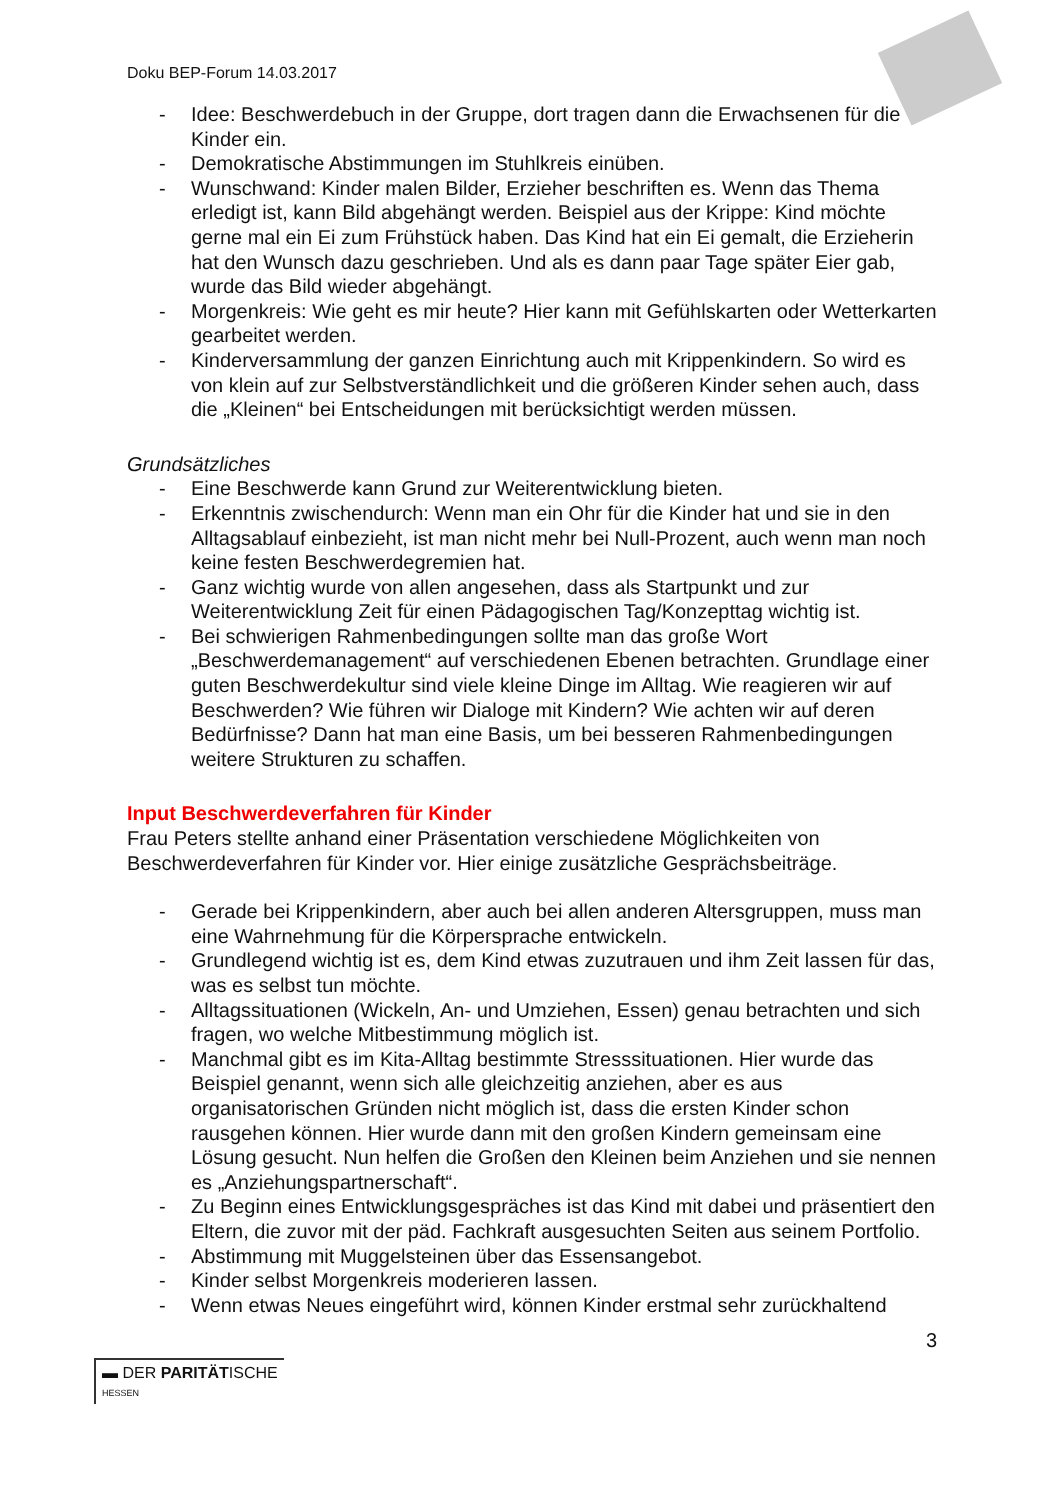Doku BEP-Forum 14.03.2017
- Idee: Beschwerdebuch in der Gruppe, dort tragen dann die Erwachsenen für die Kinder ein.
- Demokratische Abstimmungen im Stuhlkreis einüben.
- Wunschwand: Kinder malen Bilder, Erzieher beschriften es. Wenn das Thema erledigt ist, kann Bild abgehängt werden. Beispiel aus der Krippe: Kind möchte gerne mal ein Ei zum Frühstück haben. Das Kind hat ein Ei gemalt, die Erzieherin hat den Wunsch dazu geschrieben. Und als es dann paar Tage später Eier gab, wurde das Bild wieder abgehängt.
- Morgenkreis: Wie geht es mir heute? Hier kann mit Gefühlskarten oder Wetterkarten gearbeitet werden.
- Kinderversammlung der ganzen Einrichtung auch mit Krippenkindern. So wird es von klein auf zur Selbstverständlichkeit und die größeren Kinder sehen auch, dass die „Kleinen“ bei Entscheidungen mit berücksichtigt werden müssen.
Grundsätzliches
- Eine Beschwerde kann Grund zur Weiterentwicklung bieten.
- Erkenntnis zwischendurch: Wenn man ein Ohr für die Kinder hat und sie in den Alltagsablauf einbezieht, ist man nicht mehr bei Null-Prozent, auch wenn man noch keine festen Beschwerdegremien hat.
- Ganz wichtig wurde von allen angesehen, dass als Startpunkt und zur Weiterentwicklung Zeit für einen Pädagogischen Tag/Konzepttag wichtig ist.
- Bei schwierigen Rahmenbedingungen sollte man das große Wort „Beschwerdemanagement“ auf verschiedenen Ebenen betrachten. Grundlage einer guten Beschwerdekultur sind viele kleine Dinge im Alltag. Wie reagieren wir auf Beschwerden? Wie führen wir Dialoge mit Kindern? Wie achten wir auf deren Bedürfnisse? Dann hat man eine Basis, um bei besseren Rahmenbedingungen weitere Strukturen zu schaffen.
Input Beschwerdeverfahren für Kinder
Frau Peters stellte anhand einer Präsentation verschiedene Möglichkeiten von Beschwerdeverfahren für Kinder vor. Hier einige zusätzliche Gesprächsbeiträge.
- Gerade bei Krippenkindern, aber auch bei allen anderen Altersgruppen, muss man eine Wahrnehmung für die Körpersprache entwickeln.
- Grundlegend wichtig ist es, dem Kind etwas zuzutrauen und ihm Zeit lassen für das, was es selbst tun möchte.
- Alltagssituationen (Wickeln, An- und Umziehen, Essen) genau betrachten und sich fragen, wo welche Mitbestimmung möglich ist.
- Manchmal gibt es im Kita-Alltag bestimmte Stresssituationen. Hier wurde das Beispiel genannt, wenn sich alle gleichzeitig anziehen, aber es aus organisatorischen Gründen nicht möglich ist, dass die ersten Kinder schon rausgehen können. Hier wurde dann mit den großen Kindern gemeinsam eine Lösung gesucht. Nun helfen die Großen den Kleinen beim Anziehen und sie nennen es „Anziehungspartnerschaft“.
- Zu Beginn eines Entwicklungsgespräches ist das Kind mit dabei und präsentiert den Eltern, die zuvor mit der päd. Fachkraft ausgesuchten Seiten aus seinem Portfolio.
- Abstimmung mit Muggelsteinen über das Essensangebot.
- Kinder selbst Morgenkreis moderieren lassen.
- Wenn etwas Neues eingeführt wird, können Kinder erstmal sehr zurückhaltend
3
▬ DER PARITÄTISCHE
HESSEN